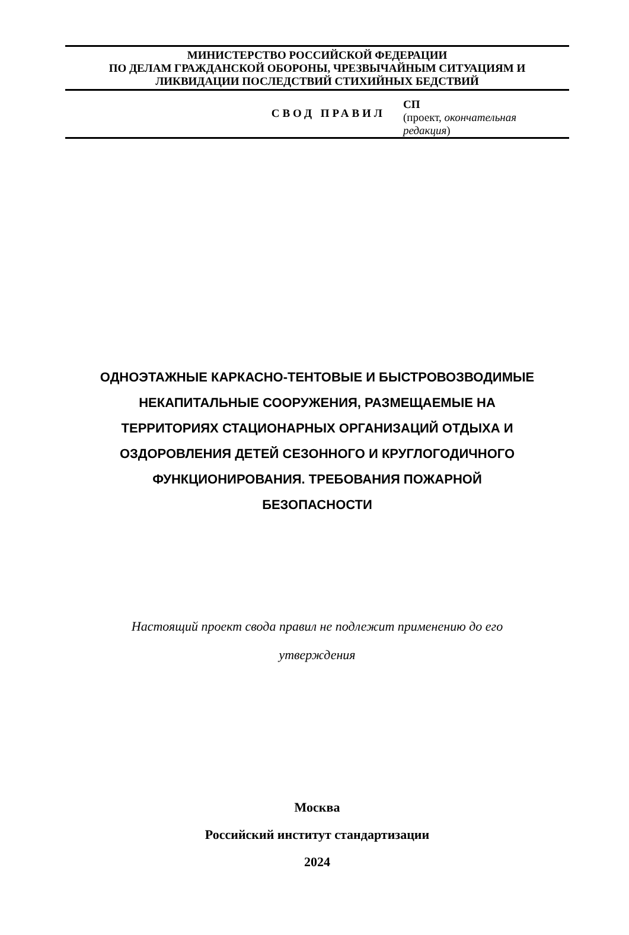МИНИСТЕРСТВО РОССИЙСКОЙ ФЕДЕРАЦИИ
ПО ДЕЛАМ ГРАЖДАНСКОЙ ОБОРОНЫ, ЧРЕЗВЫЧАЙНЫМ СИТУАЦИЯМ И
ЛИКВИДАЦИИ ПОСЛЕДСТВИЙ СТИХИЙНЫХ БЕДСТВИЙ
СВОД ПРАВИЛ
СП
(проект, окончательная
редакция)
ОДНОЭТАЖНЫЕ КАРКАСНО-ТЕНТОВЫЕ И БЫСТРОВОЗВОДИМЫЕ
НЕКАПИТАЛЬНЫЕ СООРУЖЕНИЯ, РАЗМЕЩАЕМЫЕ НА
ТЕРРИТОРИЯХ СТАЦИОНАРНЫХ ОРГАНИЗАЦИЙ ОТДЫХА И
ОЗДОРОВЛЕНИЯ ДЕТЕЙ СЕЗОННОГО И КРУГЛОГОДИЧНОГО
ФУНКЦИОНИРОВАНИЯ. ТРЕБОВАНИЯ ПОЖАРНОЙ
БЕЗОПАСНОСТИ
Настоящий проект свода правил не подлежит применению до его
утверждения
Москва
Российский институт стандартизации
2024